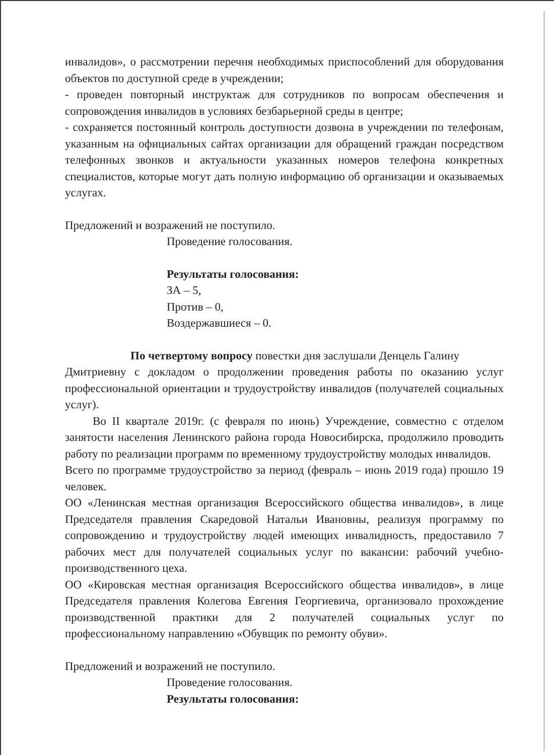инвалидов», о рассмотрении перечня необходимых приспособлений для оборудования объектов по доступной среде в учреждении;
- проведен повторный инструктаж для сотрудников по вопросам обеспечения и сопровождения инвалидов в условиях безбарьерной среды в центре;
- сохраняется постоянный контроль доступности дозвона в учреждении по телефонам, указанным на официальных сайтах организации для обращений граждан посредством телефонных звонков и актуальности указанных номеров телефона конкретных специалистов, которые могут дать полную информацию об организации и оказываемых услугах.
Предложений и возражений не поступило.
Проведение голосования.
Результаты голосования:
ЗА – 5,
Против – 0,
Воздержавшиеся – 0.
По четвертому вопросу повестки дня заслушали Денцель Галину
Дмитриевну с докладом о продолжении проведения работы по оказанию услуг профессиональной ориентации и трудоустройству инвалидов (получателей социальных услуг).
Во II квартале 2019г. (с февраля по июнь) Учреждение, совместно с отделом занятости населения Ленинского района города Новосибирска, продолжило проводить работу по реализации программ по временному трудоустройству молодых инвалидов.
Всего по программе трудоустройство за период (февраль – июнь 2019 года) прошло 19 человек.
ОО «Ленинская местная организация Всероссийского общества инвалидов», в лице Председателя правления Скаредовой Натальи Ивановны, реализуя программу по сопровождению и трудоустройству людей имеющих инвалидность, предоставило 7 рабочих мест для получателей социальных услуг по вакансии: рабочий учебно-производственного цеха.
ОО «Кировская местная организация Всероссийского общества инвалидов», в лице Председателя правления Колегова Евгения Георгиевича, организовало прохождение производственной практики для 2 получателей социальных услуг по профессиональному направлению «Обувщик по ремонту обуви».
Предложений и возражений не поступило.
Проведение голосования.
Результаты голосования: